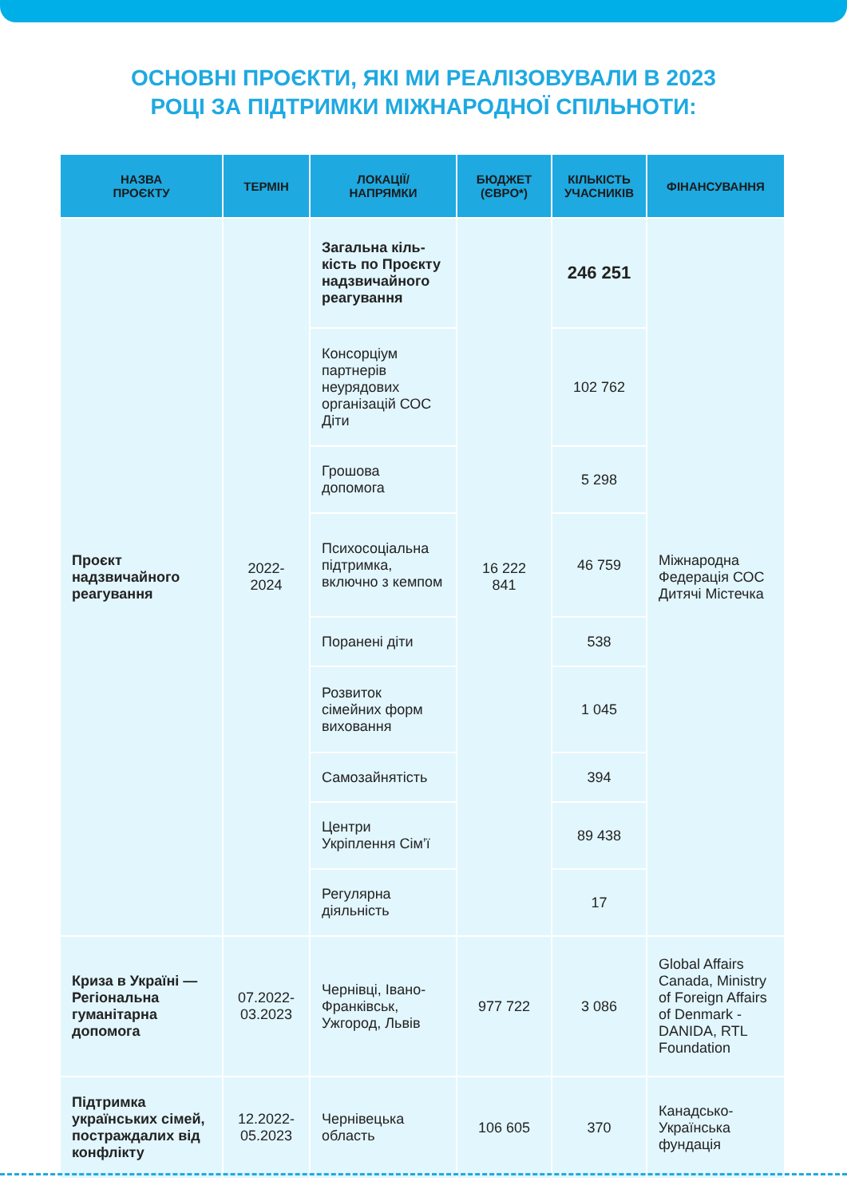ОСНОВНІ ПРОЄКТИ, ЯКІ МИ РЕАЛІЗОВУВАЛИ В 2023
РОЦІ ЗА ПІДТРИМКИ МІЖНАРОДНОЇ СПІЛЬНОТИ:
| НАЗВА ПРОЄКТУ | ТЕРМІН | ЛОКАЦІЇ/ НАПРЯМКИ | БЮДЖЕТ (ЄВРО*) | КІЛЬКІСТЬ УЧАСНИКІВ | ФІНАНСУВАННЯ |
| --- | --- | --- | --- | --- | --- |
| Проєкт надзвичайного реагування | 2022- 2024 | Загальна кіль-кість по Проєкту надзвичайного реагування | 16 222 841 | 246 251 | Міжнародна Федерація СОС Дитячі Містечка |
| | | Консорціум партнерів неурядових організацій СОС Діти | | 102 762 | |
| | | Грошова допомога | | 5 298 | |
| | | Психосоціальна підтримка, включно з кемпом | | 46 759 | |
| | | Поранені діти | | 538 | |
| | | Розвиток сімейних форм виховання | | 1 045 | |
| | | Самозайнятість | | 394 | |
| | | Центри Укріплення Сім’ї | | 89 438 | |
| | | Регулярна діяльність | | 17 | |
| Криза в Україні — Регіональна гуманітарна допомога | 07.2022- 03.2023 | Чернівці, Івано-Франківськ, Ужгород, Львів | 977 722 | 3 086 | Global Affairs Canada, Ministry of Foreign Affairs of Denmark - DANIDA, RTL Foundation |
| Підтримка українських сімей, постраждалих від конфлікту | 12.2022- 05.2023 | Чернівецька область | 106 605 | 370 | Канадсько-Українська фундація |